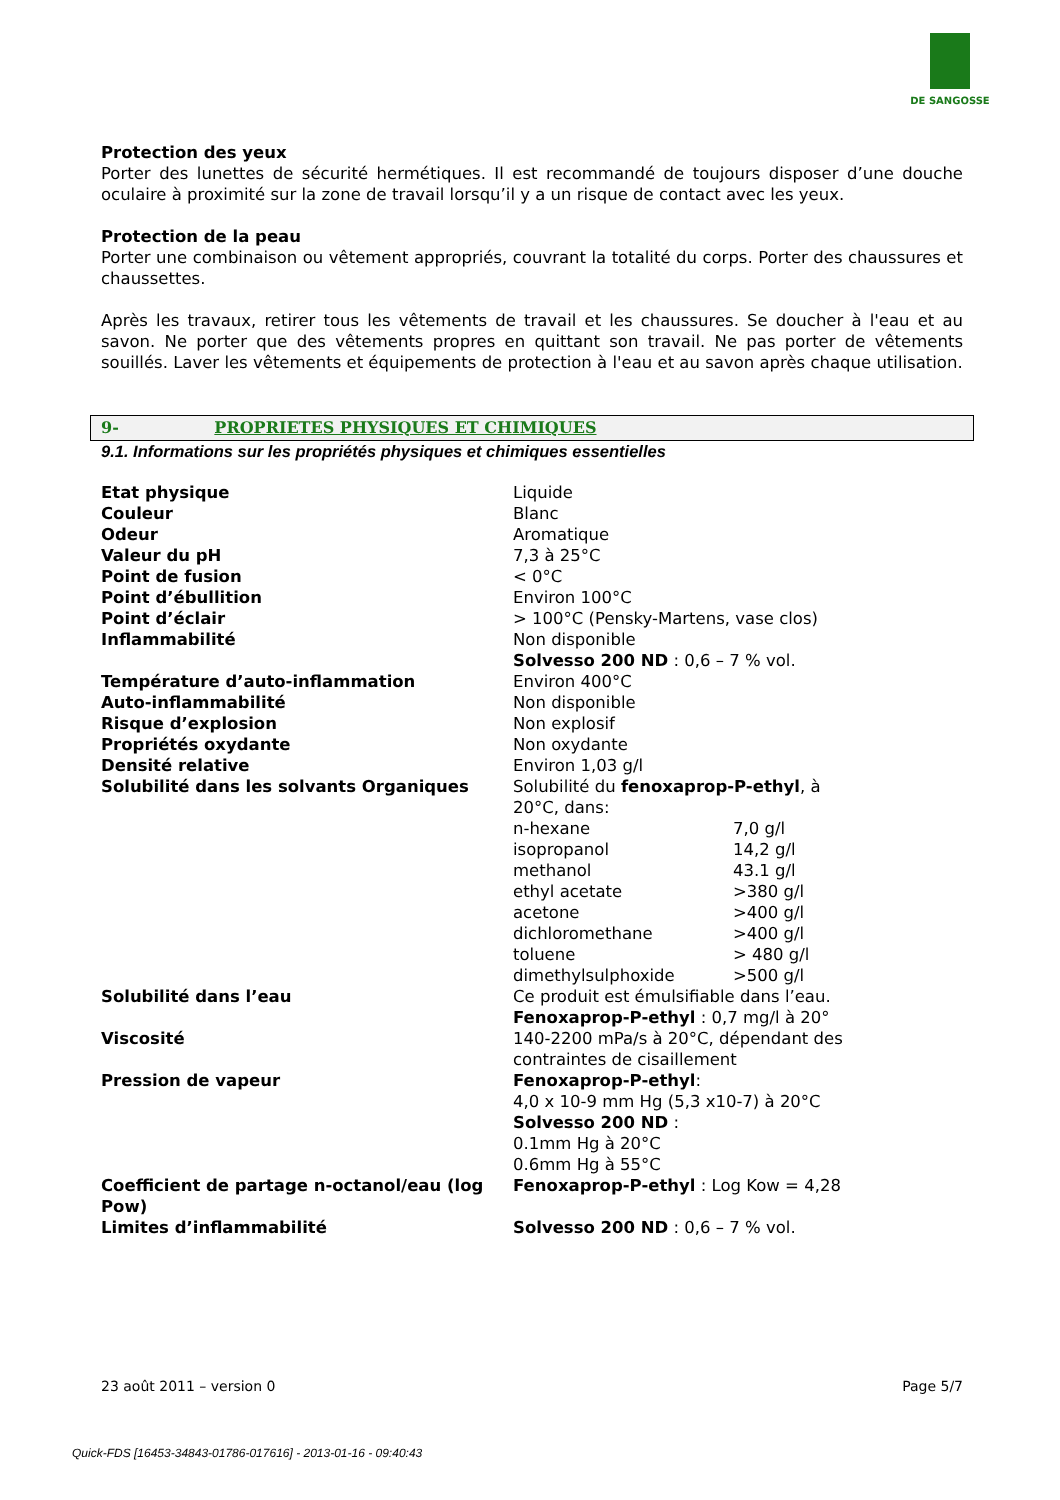DE SANGOSSE
Protection des yeux
Porter des lunettes de sécurité hermétiques. Il est recommandé de toujours disposer d’une douche oculaire à proximité sur la zone de travail lorsqu’il y a un risque de contact avec les yeux.
Protection de la peau
Porter une combinaison ou vêtement appropriés, couvrant la totalité du corps. Porter des chaussures et chaussettes.
Après les travaux, retirer tous les vêtements de travail et les chaussures. Se doucher à l'eau et au savon. Ne porter que des vêtements propres en quittant son travail. Ne pas porter de vêtements souillés. Laver les vêtements et équipements de protection à l'eau et au savon après chaque utilisation.
9- PROPRIETES PHYSIQUES ET CHIMIQUES
9.1. Informations sur les propriétés physiques et chimiques essentielles
| Etat physique | Liquide |
| Couleur | Blanc |
| Odeur | Aromatique |
| Valeur du pH | 7,3 à 25°C |
| Point de fusion | < 0°C |
| Point d’ébullition | Environ 100°C |
| Point d’éclair | > 100°C (Pensky-Martens, vase clos) |
| Inflammabilité | Non disponible Solvesso 200 ND : 0,6 – 7 % vol. |
| Température d’auto-inflammation | Environ 400°C |
| Auto-inflammabilité | Non disponible |
| Risque d’explosion | Non explosif |
| Propriétés oxydante | Non oxydante |
| Densité relative | Environ 1,03 g/l |
| Solubilité dans les solvants Organiques | Solubilité du fenoxaprop-P-ethyl , à 20°C, dans: / n-hexane / 7,0 g/l / / isopropanol / 14,2 g/l / / methanol / 43.1 g/l / / ethyl acetate / >380 g/l / / acetone / >400 g/l / / dichloromethane / >400 g/l / / toluene / > 480 g/l / / dimethylsulphoxide / >500 g/l / |
| Solubilité dans l’eau | Ce produit est émulsifiable dans l’eau. Fenoxaprop-P-ethyl : 0,7 mg/l à 20° |
| Viscosité | 140-2200 mPa/s à 20°C, dépendant des contraintes de cisaillement |
| Pression de vapeur | Fenoxaprop-P-ethyl : 4,0 x 10-9 mm Hg (5,3 x10-7) à 20°C Solvesso 200 ND : 0.1mm Hg à 20°C 0.6mm Hg à 55°C |
| Coefficient de partage n-octanol/eau (log Pow) | Fenoxaprop-P-ethyl : Log Kow = 4,28 |
| Limites d’inflammabilité | Solvesso 200 ND : 0,6 – 7 % vol. |
23 août 2011 – version 0 Page 5/7
Quick-FDS [16453-34843-01786-017616] - 2013-01-16 - 09:40:43